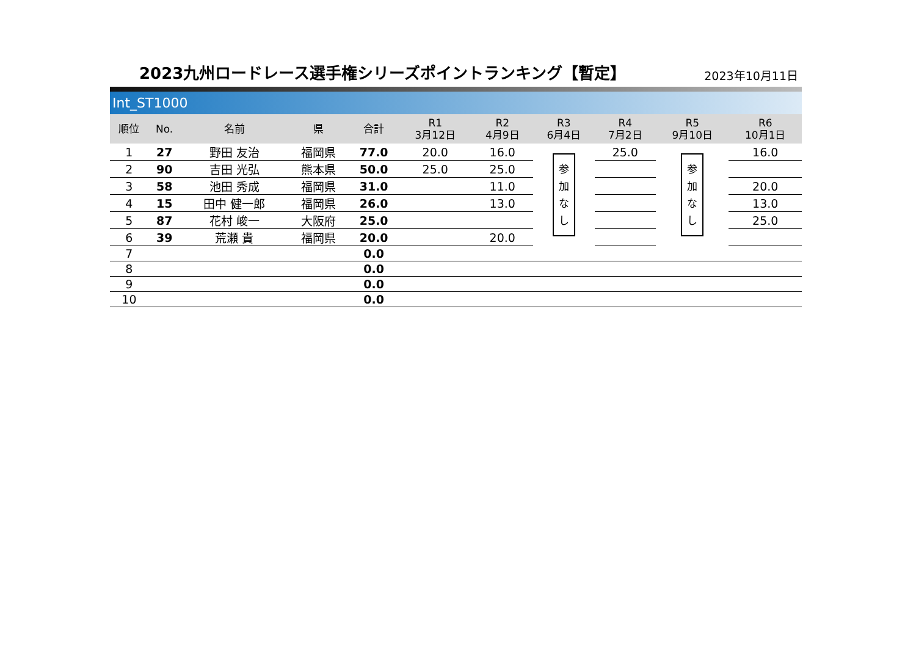2023九州ロードレース選手権シリーズポイントランキング【暫定】
2023年10月11日
Int_ST1000
| 順位 | No. | 名前 | 県 | 合計 | R1 3月12日 | R2 4月9日 | R3 6月4日 | R4 7月2日 | R5 9月10日 | R6 10月1日 |
| --- | --- | --- | --- | --- | --- | --- | --- | --- | --- | --- |
| 1 | 27 | 野田 友治 | 福岡県 | 77.0 | 20.0 | 16.0 | 参 加 な し | 25.0 | 参 加 な し | 16.0 |
| 2 | 90 | 吉田 光弘 | 熊本県 | 50.0 | 25.0 | 25.0 | | | | |
| 3 | 58 | 池田 秀成 | 福岡県 | 31.0 | | 11.0 | | | | 20.0 |
| 4 | 15 | 田中 健一郎 | 福岡県 | 26.0 | | 13.0 | | | | 13.0 |
| 5 | 87 | 花村 峻一 | 大阪府 | 25.0 | | | | | | 25.0 |
| 6 | 39 | 荒瀬 貴 | 福岡県 | 20.0 | | 20.0 | | | | |
| 7 | | | | 0.0 | | | | | | |
| 8 | | | | 0.0 | | | | | | |
| 9 | | | | 0.0 | | | | | | |
| 10 | | | | 0.0 | | | | | | |